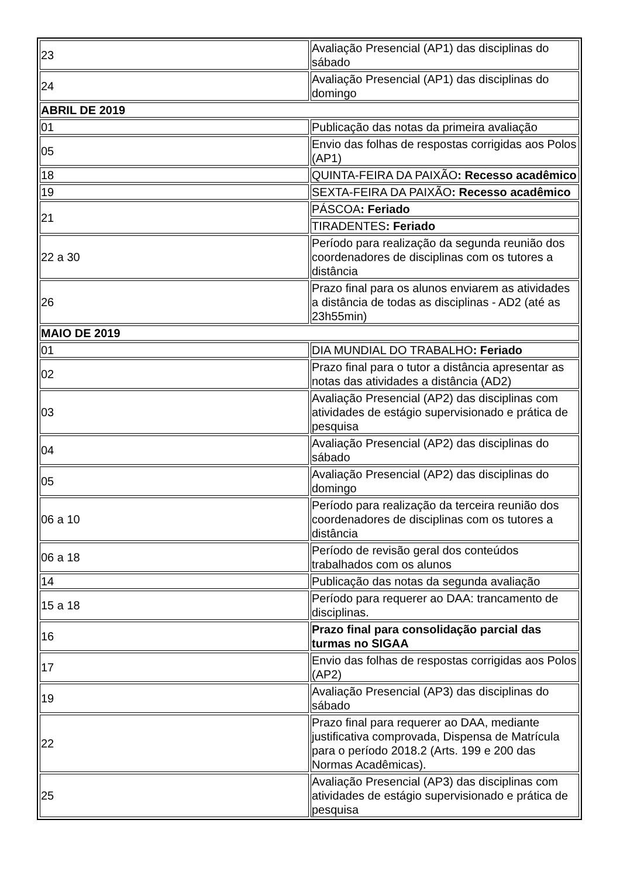| 23 | Avaliação Presencial (AP1) das disciplinas do sábado |
| 24 | Avaliação Presencial (AP1) das disciplinas do domingo |
| ABRIL DE 2019 | |
| 01 | Publicação das notas da primeira avaliação |
| 05 | Envio das folhas de respostas corrigidas aos Polos (AP1) |
| 18 | QUINTA-FEIRA DA PAIXÃO : Recesso acadêmico |
| 19 | SEXTA-FEIRA DA PAIXÃO : Recesso acadêmico |
| 21 | PÁSCOA : Feriado |
| | TIRADENTES : Feriado |
| 22 a 30 | Período para realização da segunda reunião dos coordenadores de disciplinas com os tutores a distância |
| 26 | Prazo final para os alunos enviarem as atividades a distância de todas as disciplinas - AD2 (até as 23h55min) |
| MAIO DE 2019 | |
| 01 | DIA MUNDIAL DO TRABALHO : Feriado |
| 02 | Prazo final para o tutor a distância apresentar as notas das atividades a distância (AD2) |
| 03 | Avaliação Presencial (AP2) das disciplinas com atividades de estágio supervisionado e prática de pesquisa |
| 04 | Avaliação Presencial (AP2) das disciplinas do sábado |
| 05 | Avaliação Presencial (AP2) das disciplinas do domingo |
| 06 a 10 | Período para realização da terceira reunião dos coordenadores de disciplinas com os tutores a distância |
| 06 a 18 | Período de revisão geral dos conteúdos trabalhados com os alunos |
| 14 | Publicação das notas da segunda avaliação |
| 15 a 18 | Período para requerer ao DAA: trancamento de disciplinas. |
| 16 | Prazo final para consolidação parcial das turmas no SIGAA |
| 17 | Envio das folhas de respostas corrigidas aos Polos (AP2) |
| 19 | Avaliação Presencial (AP3) das disciplinas do sábado |
| 22 | Prazo final para requerer ao DAA, mediante justificativa comprovada, Dispensa de Matrícula para o período 2018.2 (Arts. 199 e 200 das Normas Acadêmicas). |
| 25 | Avaliação Presencial (AP3) das disciplinas com atividades de estágio supervisionado e prática de pesquisa |